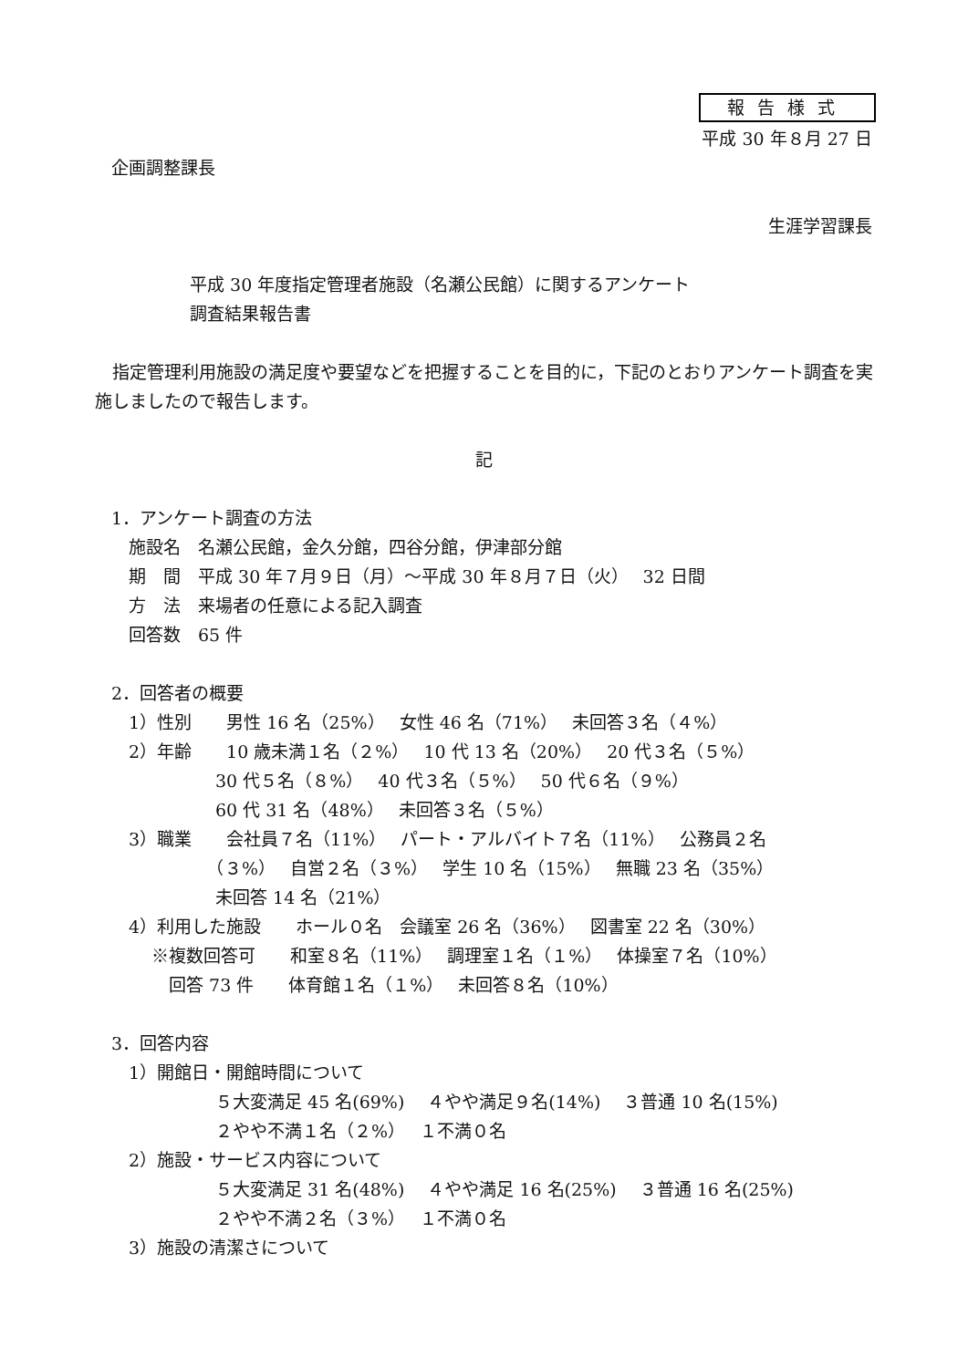報告様式
平成 30 年８月 27 日
企画調整課長
生涯学習課長
平成 30 年度指定管理者施設（名瀬公民館）に関するアンケート
調査結果報告書
　指定管理利用施設の満足度や要望などを把握することを目的に，下記のとおりアンケート調査を実施しましたので報告します。
記
1．アンケート調査の方法 　施設名　名瀬公民館，金久分館，四谷分館，伊津部分館 　期　間　平成 30 年７月９日（月）～平成 30 年８月７日（火）　 32 日間 　方　法　来場者の任意による記入調査 　回答数　65 件 2．回答者の概要 　1）性別　　男性 16 名（25%）　 女性 46 名（71%）　 未回答３名（４%） 　2）年齢　　10 歳未満１名（２%）　 10 代 13 名（20%）　 20 代３名（５%） 　　　　　　30 代５名（８%）　 40 代３名（５%）　 50 代６名（９%） 　　　　　　60 代 31 名（48%）　 未回答３名（５%） 　3）職業　　会社員７名（11%）　 パート・アルバイト７名（11%）　 公務員２名 　　　　　　（３%）　 自営２名（３%）　 学生 10 名（15%）　 無職 23 名（35%） 　　　　　　未回答 14 名（21%） 　4）利用した施設　　ホール０名　会議室 26 名（36%）　 図書室 22 名（30%） 　　 ※複数回答可　　和室８名（11%）　 調理室１名（１%）　 体操室７名（10%） 　　　 回答 73 件　　体育館１名（１%）　 未回答８名（10%） 3．回答内容 　1）開館日・開館時間について 　　　　　　５大変満足 45 名(69%)　 ４やや満足９名(14%)　 ３普通 10 名(15%) 　　　　　　２やや不満１名（２%）　 １不満０名 　2）施設・サービス内容について 　　　　　　５大変満足 31 名(48%)　 ４やや満足 16 名(25%)　 ３普通 16 名(25%) 　　　　　　２やや不満２名（３%）　 １不満０名 　3）施設の清潔さについて